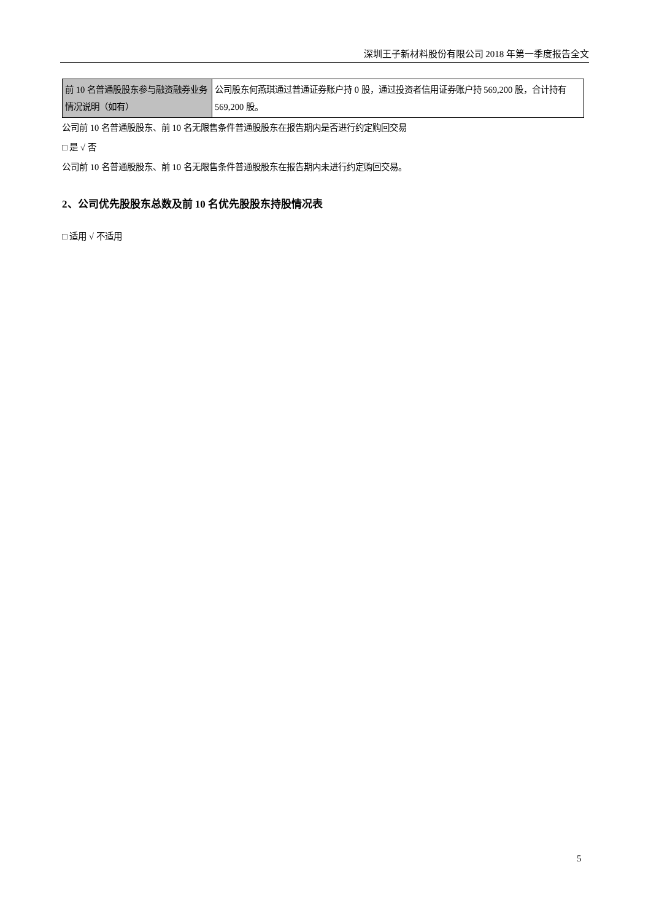深圳王子新材料股份有限公司 2018 年第一季度报告全文
| 前 10 名普通股股东参与融资融券业务情况说明（如有） | 公司股东何燕琪通过普通证券账户持 0 股，通过投资者信用证券账户持 569,200 股，合计持有 569,200 股。 |
公司前 10 名普通股股东、前 10 名无限售条件普通股股东在报告期内是否进行约定购回交易
□ 是 √ 否
公司前 10 名普通股股东、前 10 名无限售条件普通股股东在报告期内未进行约定购回交易。
2、公司优先股股东总数及前 10 名优先股股东持股情况表
□ 适用 √ 不适用
5